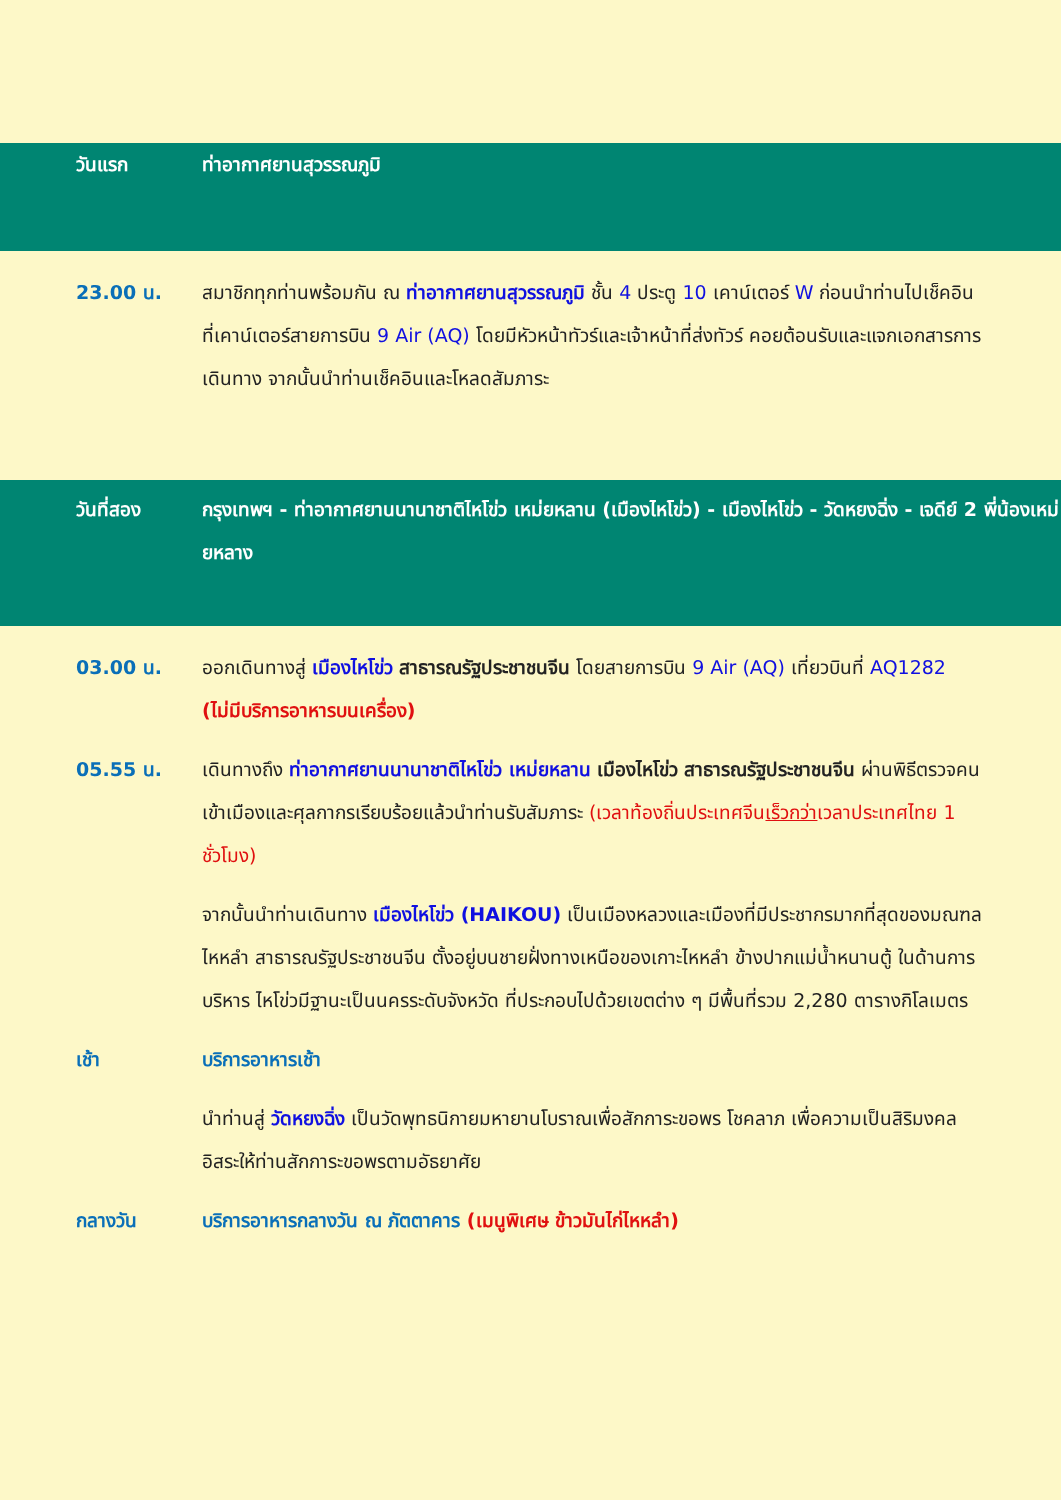วันแรก ท่าอากาศยานสุวรรณภูมิ
23.00 น. สมาชิกทุกท่านพร้อมกัน ณ ท่าอากาศยานสุวรรณภูมิ ชั้น 4 ประตู 10 เคาน์เตอร์ W ก่อนนำท่านไปเช็คอินที่เคาน์เตอร์สายการบิน 9 Air (AQ) โดยมีหัวหน้าทัวร์และเจ้าหน้าที่ส่งทัวร์ คอยต้อนรับและแจกเอกสารการเดินทาง จากนั้นนำท่านเช็คอินและโหลดสัมภาระ
วันที่สอง กรุงเทพฯ - ท่าอากาศยานนานาชาติไหโข่ว เหม่ยหลาน (เมืองไหโข่ว) - เมืองไหโข่ว - วัดหยงฉิ่ง - เจดีย์ 2 พี่น้องเหม่ยหลาง
03.00 น. ออกเดินทางสู่ เมืองไหโข่ว สาธารณรัฐประชาชนจีน โดยสายการบิน 9 Air (AQ) เที่ยวบินที่ AQ1282 (ไม่มีบริการอาหารบนเครื่อง)
05.55 น. เดินทางถึง ท่าอากาศยานนานาชาติไหโข่ว เหม่ยหลาน เมืองไหโข่ว สาธารณรัฐประชาชนจีน ผ่านพิธีตรวจคนเข้าเมืองและศุลกากรเรียบร้อยแล้วนำท่านรับสัมภาระ (เวลาท้องถิ่นประเทศจีนเร็วกว่าเวลาประเทศไทย 1 ชั่วโมง)
จากนั้นนำท่านเดินทาง เมืองไหโข่ว (HAIKOU) เป็นเมืองหลวงและเมืองที่มีประชากรมากที่สุดของมณฑลไหหลำ สาธารณรัฐประชาชนจีน ตั้งอยู่บนชายฝั่งทางเหนือของเกาะไหหลำ ข้างปากแม่น้ำหนานตู้ ในด้านการบริหาร ไหโข่วมีฐานะเป็นนครระดับจังหวัด ที่ประกอบไปด้วยเขตต่าง ๆ มีพื้นที่รวม 2,280 ตารางกิโลเมตร
เช้า บริการอาหารเช้า
นำท่านสู่ วัดหยงฉิ่ง เป็นวัดพุทธนิกายมหายานโบราณเพื่อสักการะขอพร โชคลาภ เพื่อความเป็นสิริมงคล อิสระให้ท่านสักการะขอพรตามอัธยาศัย
กลางวัน บริการอาหารกลางวัน ณ ภัตตาคาร (เมนูพิเศษ ข้าวมันไก่ไหหลำ)